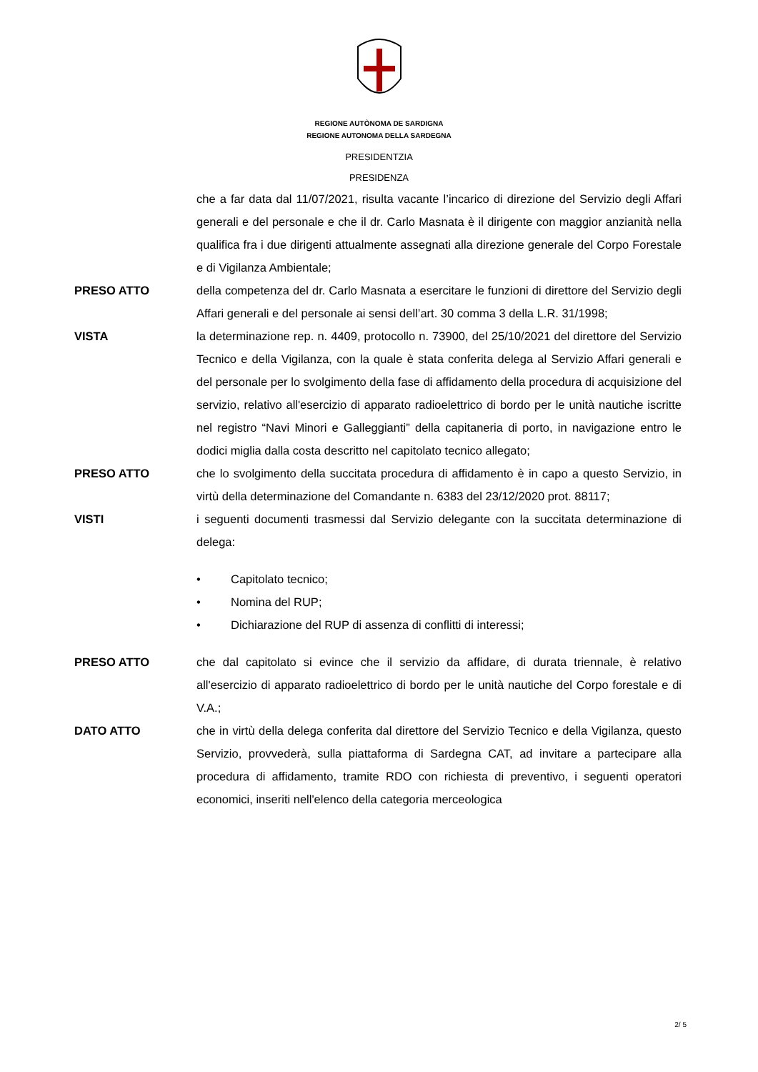REGIONE AUTÒNOMA DE SARDIGNA
REGIONE AUTONOMA DELLA SARDEGNA
PRESIDENTZIA
PRESIDENZA
che a far data dal 11/07/2021, risulta vacante l’incarico di direzione del Servizio degli Affari generali e del personale e che il dr. Carlo Masnata è il dirigente con maggior anzianità nella qualifica fra i due dirigenti attualmente assegnati alla direzione generale del Corpo Forestale e di Vigilanza Ambientale;
PRESO ATTO della competenza del dr. Carlo Masnata a esercitare le funzioni di direttore del Servizio degli Affari generali e del personale ai sensi dell’art. 30 comma 3 della L.R. 31/1998;
VISTA la determinazione rep. n. 4409, protocollo n. 73900, del 25/10/2021 del direttore del Servizio Tecnico e della Vigilanza, con la quale è stata conferita delega al Servizio Affari generali e del personale per lo svolgimento della fase di affidamento della procedura di acquisizione del servizio, relativo all'esercizio di apparato radioelettrico di bordo per le unità nautiche iscritte nel registro “Navi Minori e Galleggianti” della capitaneria di porto, in navigazione entro le dodici miglia dalla costa descritto nel capitolato tecnico allegato;
PRESO ATTO che lo svolgimento della succitata procedura di affidamento è in capo a questo Servizio, in virtù della determinazione del Comandante n. 6383 del 23/12/2020 prot. 88117;
VISTI i seguenti documenti trasmessi dal Servizio delegante con la succitata determinazione di delega:
• Capitolato tecnico;
• Nomina del RUP;
• Dichiarazione del RUP di assenza di conflitti di interessi;
PRESO ATTO che dal capitolato si evince che il servizio da affidare, di durata triennale, è relativo all'esercizio di apparato radioelettrico di bordo per le unità nautiche del Corpo forestale e di V.A.;
DATO ATTO che in virtù della delega conferita dal direttore del Servizio Tecnico e della Vigilanza, questo Servizio, provvederà, sulla piattaforma di Sardegna CAT, ad invitare a partecipare alla procedura di affidamento, tramite RDO con richiesta di preventivo, i seguenti operatori economici, inseriti nell'elenco della categoria merceologica
2/ 5